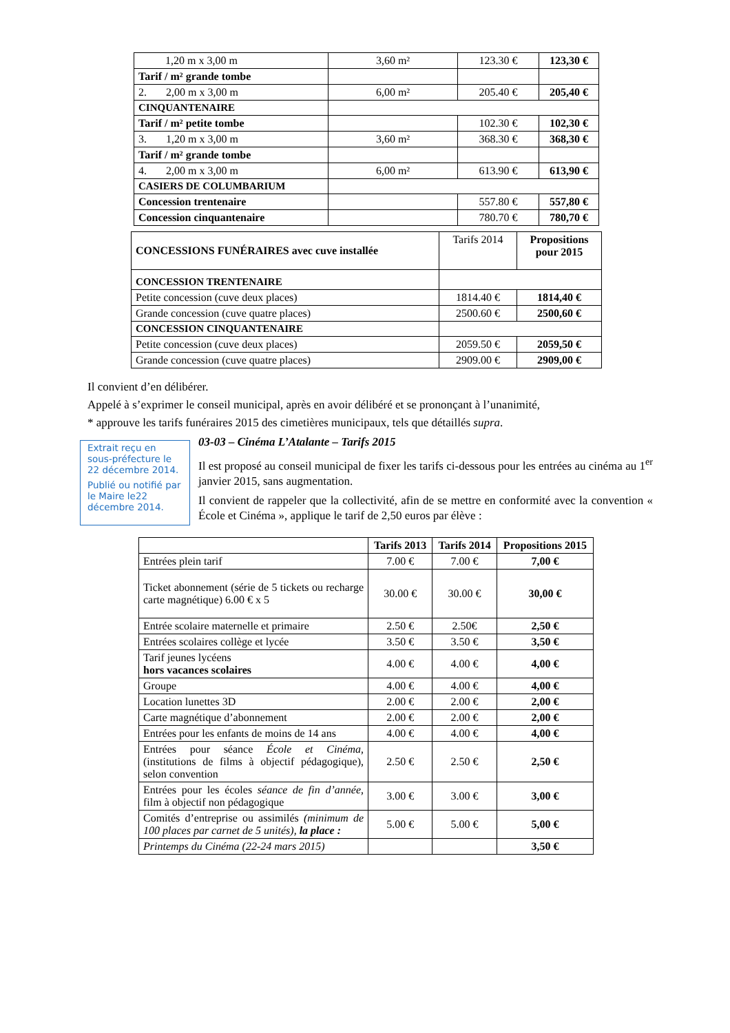| 1,20 m x 3,00 m | 3,60 m² | 123.30 € | 123,30 € |
| Tarif / m² grande tombe | | | |
| 2. 2,00 m x 3,00 m | 6,00 m² | 205.40 € | 205,40 € |
| CINQUANTENAIRE | | | |
| Tarif / m² petite tombe | | 102.30 € | 102,30 € |
| 3. 1,20 m x 3,00 m | 3,60 m² | 368.30 € | 368,30 € |
| Tarif / m² grande tombe | | | |
| 4. 2,00 m x 3,00 m | 6,00 m² | 613.90 € | 613,90 € |
| CASIERS DE COLUMBARIUM | | | |
| Concession trentenaire | | 557.80 € | 557,80 € |
| Concession cinquantenaire | | 780.70 € | 780,70 € |
| CONCESSIONS FUNÉRAIRES avec cuve installée | Tarifs 2014 | Propositions pour 2015 |
| CONCESSION TRENTENAIRE | | |
| Petite concession (cuve deux places) | 1814.40 € | 1814,40 € |
| Grande concession (cuve quatre places) | 2500.60 € | 2500,60 € |
| CONCESSION CINQUANTENAIRE | | |
| Petite concession (cuve deux places) | 2059.50 € | 2059,50 € |
| Grande concession (cuve quatre places) | 2909.00 € | 2909,00 € |
Il convient d’en délibérer.
Appelé à s’exprimer le conseil municipal, après en avoir délibéré et se prononçant à l’unanimité,
* approuve les tarifs funéraires 2015 des cimetières municipaux, tels que détaillés supra.
Extrait reçu en sous-préfecture le 22 décembre 2014.
Publié ou notifié par le Maire le22 décembre 2014.
03-03 – Cinéma L’Atalante – Tarifs 2015
Il est proposé au conseil municipal de fixer les tarifs ci-dessous pour les entrées au cinéma au 1<sup>er</sup> janvier 2015, sans augmentation.
Il convient de rappeler que la collectivité, afin de se mettre en conformité avec la convention « École et Cinéma », applique le tarif de 2,50 euros par élève :
| | Tarifs 2013 | Tarifs 2014 | Propositions 2015 |
| --- | --- | --- | --- |
| Entrées plein tarif | 7.00 € | 7.00 € | 7,00 € |
| Ticket abonnement (série de 5 tickets ou recharge carte magnétique) 6.00 € x 5 | 30.00 € | 30.00 € | 30,00 € |
| Entrée scolaire maternelle et primaire | 2.50 € | 2.50€ | 2,50 € |
| Entrées scolaires collège et lycée | 3.50 € | 3.50 € | 3,50 € |
| Tarif jeunes lycéens hors vacances scolaires | 4.00 € | 4.00 € | 4,00 € |
| Groupe | 4.00 € | 4.00 € | 4,00 € |
| Location lunettes 3D | 2.00 € | 2.00 € | 2,00 € |
| Carte magnétique d’abonnement | 2.00 € | 2.00 € | 2,00 € |
| Entrées pour les enfants de moins de 14 ans | 4.00 € | 4.00 € | 4,00 € |
| Entrées pour séance École et Cinéma , (institutions de films à objectif pédagogique), selon convention | 2.50 € | 2.50 € | 2,50 € |
| Entrées pour les écoles séance de fin d’année , film à objectif non pédagogique | 3.00 € | 3.00 € | 3,00 € |
| Comités d’entreprise ou assimilés (minimum de 100 places par carnet de 5 unités), la place : | 5.00 € | 5.00 € | 5,00 € |
| Printemps du Cinéma (22-24 mars 2015) | | | 3,50 € |